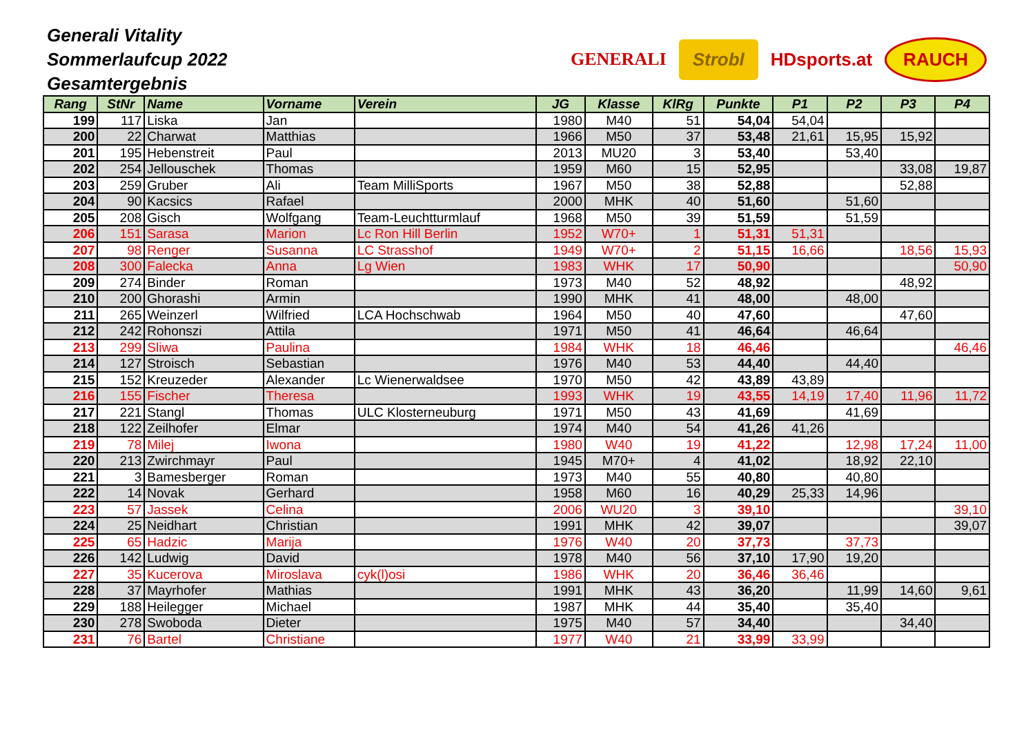Generali Vitality
Sommerlaufcup 2022
Gesamtergebnis
GENERALI
Strobl
HDsports.at
RAUCH
| Rang | StNr | Name | Vorname | Verein | JG | Klasse | KlRg | Punkte | P1 | P2 | P3 | P4 |
| --- | --- | --- | --- | --- | --- | --- | --- | --- | --- | --- | --- | --- |
| 199 | 117 | Liska | Jan | | 1980 | M40 | 51 | 54,04 | 54,04 | | | |
| 200 | 22 | Charwat | Matthias | | 1966 | M50 | 37 | 53,48 | 21,61 | 15,95 | 15,92 | |
| 201 | 195 | Hebenstreit | Paul | | 2013 | MU20 | 3 | 53,40 | | 53,40 | | |
| 202 | 254 | Jellouschek | Thomas | | 1959 | M60 | 15 | 52,95 | | | 33,08 | 19,87 |
| 203 | 259 | Gruber | Ali | Team MilliSports | 1967 | M50 | 38 | 52,88 | | | 52,88 | |
| 204 | 90 | Kacsics | Rafael | | 2000 | MHK | 40 | 51,60 | | 51,60 | | |
| 205 | 208 | Gisch | Wolfgang | Team-Leuchtturmlauf | 1968 | M50 | 39 | 51,59 | | 51,59 | | |
| 206 | 151 | Sarasa | Marion | Lc Ron Hill Berlin | 1952 | W70+ | 1 | 51,31 | 51,31 | | | |
| 207 | 98 | Renger | Susanna | LC Strasshof | 1949 | W70+ | 2 | 51,15 | 16,66 | | 18,56 | 15,93 |
| 208 | 300 | Falecka | Anna | Lg Wien | 1983 | WHK | 17 | 50,90 | | | | 50,90 |
| 209 | 274 | Binder | Roman | | 1973 | M40 | 52 | 48,92 | | | 48,92 | |
| 210 | 200 | Ghorashi | Armin | | 1990 | MHK | 41 | 48,00 | | 48,00 | | |
| 211 | 265 | Weinzerl | Wilfried | LCA Hochschwab | 1964 | M50 | 40 | 47,60 | | | 47,60 | |
| 212 | 242 | Rohonszi | Attila | | 1971 | M50 | 41 | 46,64 | | 46,64 | | |
| 213 | 299 | Sliwa | Paulina | | 1984 | WHK | 18 | 46,46 | | | | 46,46 |
| 214 | 127 | Stroisch | Sebastian | | 1976 | M40 | 53 | 44,40 | | 44,40 | | |
| 215 | 152 | Kreuzeder | Alexander | Lc Wienerwaldsee | 1970 | M50 | 42 | 43,89 | 43,89 | | | |
| 216 | 155 | Fischer | Theresa | | 1993 | WHK | 19 | 43,55 | 14,19 | 17,40 | 11,96 | 11,72 |
| 217 | 221 | Stangl | Thomas | ULC Klosterneuburg | 1971 | M50 | 43 | 41,69 | | 41,69 | | |
| 218 | 122 | Zeilhofer | Elmar | | 1974 | M40 | 54 | 41,26 | 41,26 | | | |
| 219 | 78 | Milej | Iwona | | 1980 | W40 | 19 | 41,22 | | 12,98 | 17,24 | 11,00 |
| 220 | 213 | Zwirchmayr | Paul | | 1945 | M70+ | 4 | 41,02 | | 18,92 | 22,10 | |
| 221 | 3 | Bamesberger | Roman | | 1973 | M40 | 55 | 40,80 | | 40,80 | | |
| 222 | 14 | Novak | Gerhard | | 1958 | M60 | 16 | 40,29 | 25,33 | 14,96 | | |
| 223 | 57 | Jassek | Celina | | 2006 | WU20 | 3 | 39,10 | | | | 39,10 |
| 224 | 25 | Neidhart | Christian | | 1991 | MHK | 42 | 39,07 | | | | 39,07 |
| 225 | 65 | Hadzic | Marija | | 1976 | W40 | 20 | 37,73 | | 37,73 | | |
| 226 | 142 | Ludwig | David | | 1978 | M40 | 56 | 37,10 | 17,90 | 19,20 | | |
| 227 | 35 | Kucerova | Miroslava | cyk(l)osi | 1986 | WHK | 20 | 36,46 | 36,46 | | | |
| 228 | 37 | Mayrhofer | Mathias | | 1991 | MHK | 43 | 36,20 | | 11,99 | 14,60 | 9,61 |
| 229 | 188 | Heilegger | Michael | | 1987 | MHK | 44 | 35,40 | | 35,40 | | |
| 230 | 278 | Swoboda | Dieter | | 1975 | M40 | 57 | 34,40 | | | 34,40 | |
| 231 | 76 | Bartel | Christiane | | 1977 | W40 | 21 | 33,99 | 33,99 | | | |